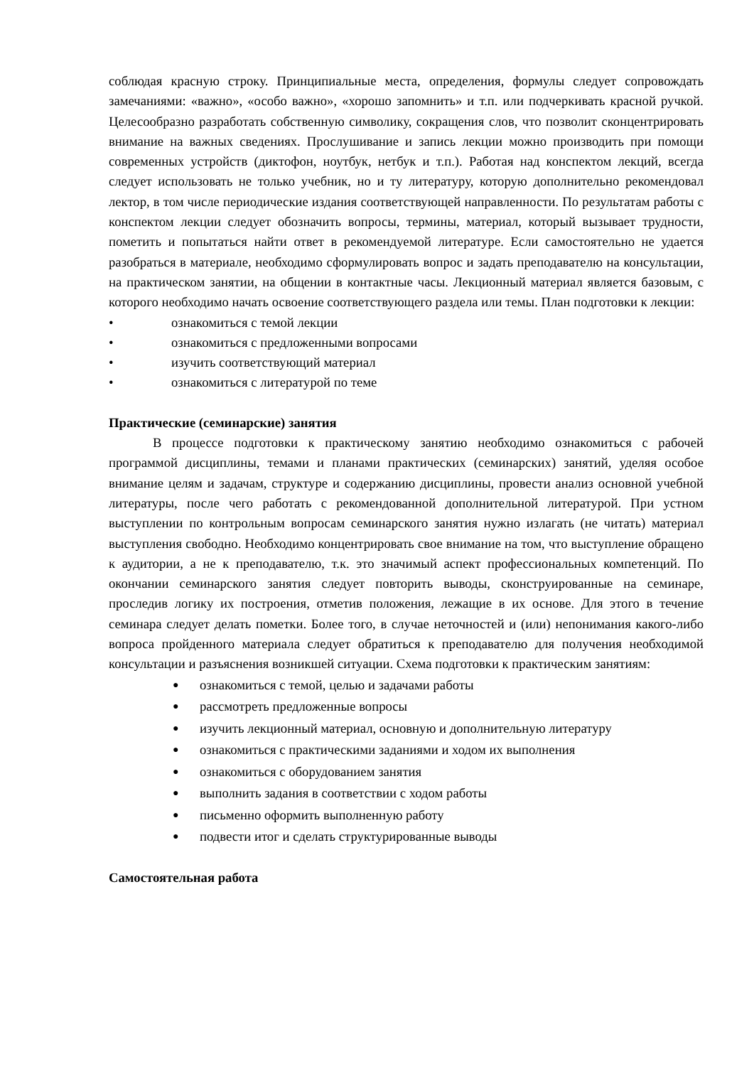соблюдая красную строку. Принципиальные места, определения, формулы следует сопровождать замечаниями: «важно», «особо важно», «хорошо запомнить» и т.п. или подчеркивать красной ручкой. Целесообразно разработать собственную символику, сокращения слов, что позволит сконцентрировать внимание на важных сведениях. Прослушивание и запись лекции можно производить при помощи современных устройств (диктофон, ноутбук, нетбук и т.п.). Работая над конспектом лекций, всегда следует использовать не только учебник, но и ту литературу, которую дополнительно рекомендовал лектор, в том числе периодические издания соответствующей направленности. По результатам работы с конспектом лекции следует обозначить вопросы, термины, материал, который вызывает трудности, пометить и попытаться найти ответ в рекомендуемой литературе. Если самостоятельно не удается разобраться в материале, необходимо сформулировать вопрос и задать преподавателю на консультации, на практическом занятии, на общении в контактные часы. Лекционный материал является базовым, с которого необходимо начать освоение соответствующего раздела или темы. План подготовки к лекции:
• ознакомиться с темой лекции
• ознакомиться с предложенными вопросами
• изучить соответствующий материал
• ознакомиться с литературой по теме
Практические (семинарские) занятия
В процессе подготовки к практическому занятию необходимо ознакомиться с рабочей программой дисциплины, темами и планами практических (семинарских) занятий, уделяя особое внимание целям и задачам, структуре и содержанию дисциплины, провести анализ основной учебной литературы, после чего работать с рекомендованной дополнительной литературой. При устном выступлении по контрольным вопросам семинарского занятия нужно излагать (не читать) материал выступления свободно. Необходимо концентрировать свое внимание на том, что выступление обращено к аудитории, а не к преподавателю, т.к. это значимый аспект профессиональных компетенций. По окончании семинарского занятия следует повторить выводы, сконструированные на семинаре, проследив логику их построения, отметив положения, лежащие в их основе. Для этого в течение семинара следует делать пометки. Более того, в случае неточностей и (или) непонимания какого-либо вопроса пройденного материала следует обратиться к преподавателю для получения необходимой консультации и разъяснения возникшей ситуации. Схема подготовки к практическим занятиям:
● ознакомиться с темой, целью и задачами работы
● рассмотреть предложенные вопросы
● изучить лекционный материал, основную и дополнительную литературу
● ознакомиться с практическими заданиями и ходом их выполнения
● ознакомиться с оборудованием занятия
● выполнить задания в соответствии с ходом работы
● письменно оформить выполненную работу
● подвести итог и сделать структурированные выводы
Самостоятельная работа